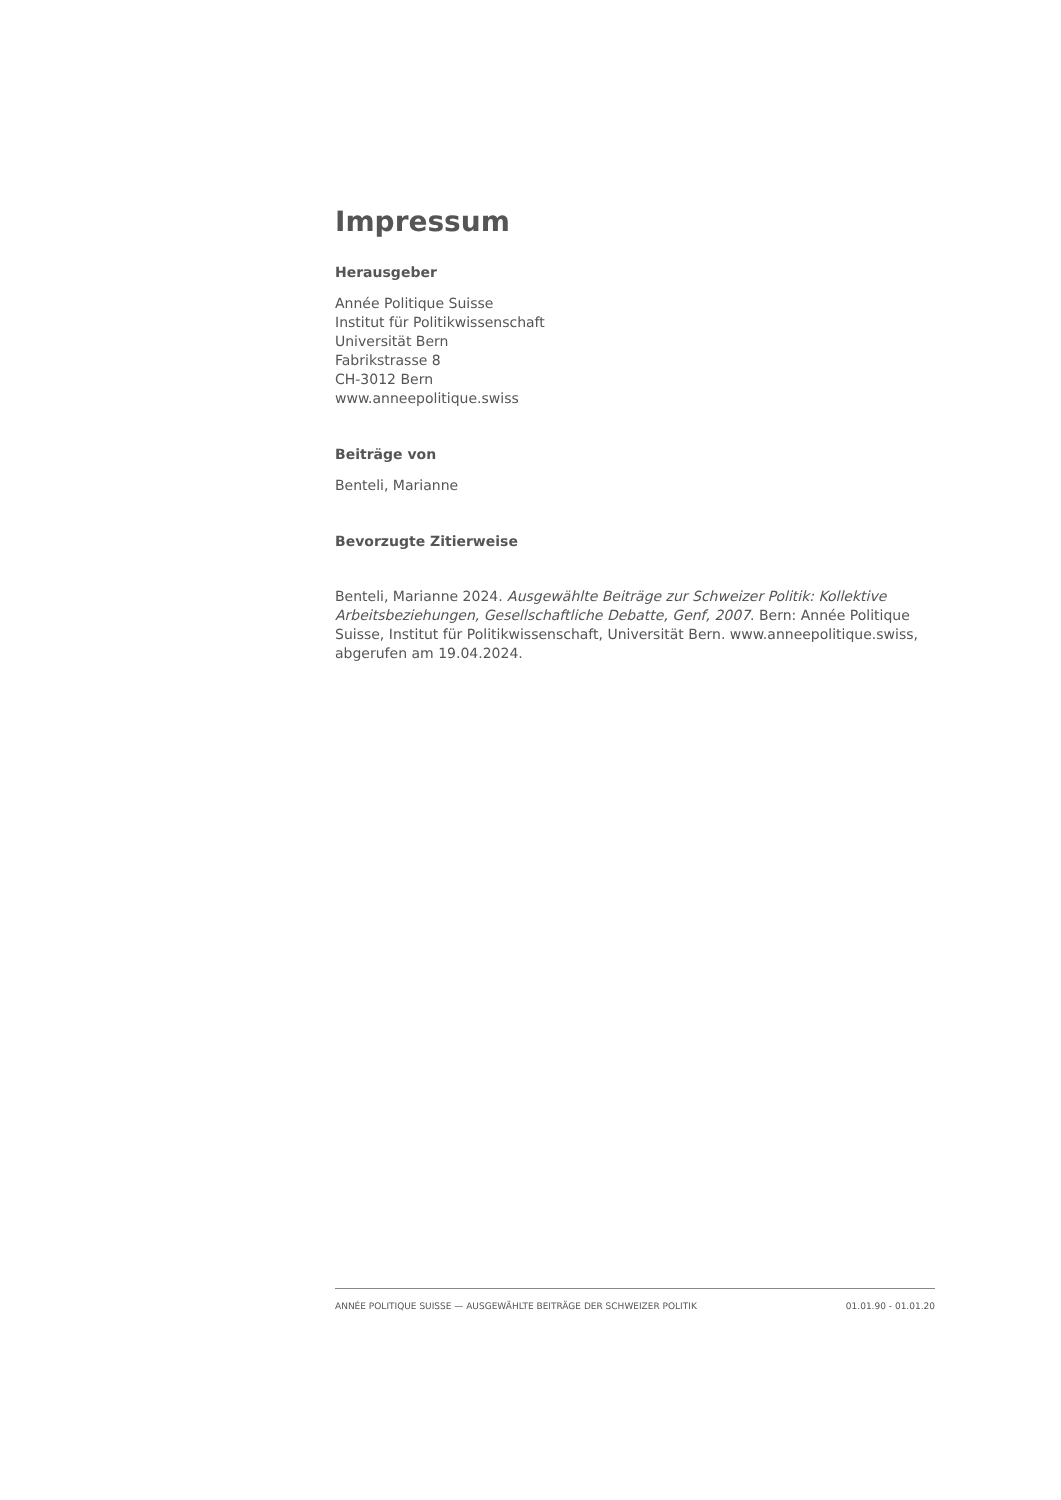Impressum
Herausgeber
Année Politique Suisse
Institut für Politikwissenschaft
Universität Bern
Fabrikstrasse 8
CH-3012 Bern
www.anneepolitique.swiss
Beiträge von
Benteli, Marianne
Bevorzugte Zitierweise
Benteli, Marianne 2024. Ausgewählte Beiträge zur Schweizer Politik: Kollektive Arbeitsbeziehungen, Gesellschaftliche Debatte, Genf, 2007. Bern: Année Politique Suisse, Institut für Politikwissenschaft, Universität Bern. www.anneepolitique.swiss, abgerufen am 19.04.2024.
ANNÉE POLITIQUE SUISSE — AUSGEWÄHLTE BEITRÄGE DER SCHWEIZER POLITIK 01.01.90 - 01.01.20